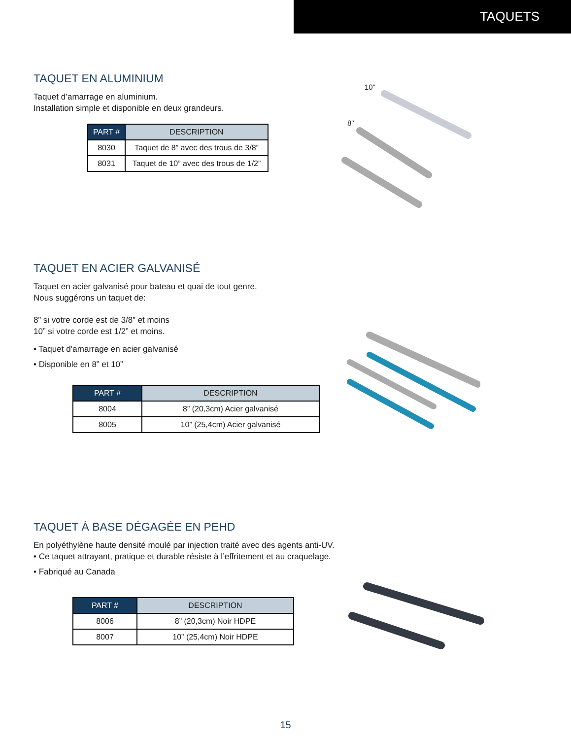TAQUETS
TAQUET EN ALUMINIUM
Taquet d’amarrage en aluminium.
Installation simple et disponible en deux grandeurs.
| PART # | DESCRIPTION |
| --- | --- |
| 8030 | Taquet de 8” avec des trous de 3/8” |
| 8031 | Taquet de 10” avec des trous de 1/2” |
10"
8"
TAQUET EN ACIER GALVANISÉ
Taquet en acier galvanisé pour bateau et quai de tout genre.
Nous suggérons un taquet de:
8” si votre corde est de 3/8” et moins
10” si votre corde est 1/2” et moins.
• Taquet d’amarrage en acier galvanisé
• Disponible en 8” et 10”
| PART # | DESCRIPTION |
| --- | --- |
| 8004 | 8” (20,3cm) Acier galvanisé |
| 8005 | 10” (25,4cm) Acier galvanisé |
TAQUET À BASE DÉGAGÉE EN PEHD
En polyéthylène haute densité moulé par injection traité avec des agents anti-UV.
• Ce taquet attrayant, pratique et durable résiste à l’effritement et au craquelage.
• Fabriqué au Canada
| PART # | DESCRIPTION |
| --- | --- |
| 8006 | 8” (20,3cm) Noir HDPE |
| 8007 | 10” (25,4cm) Noir HDPE |
15